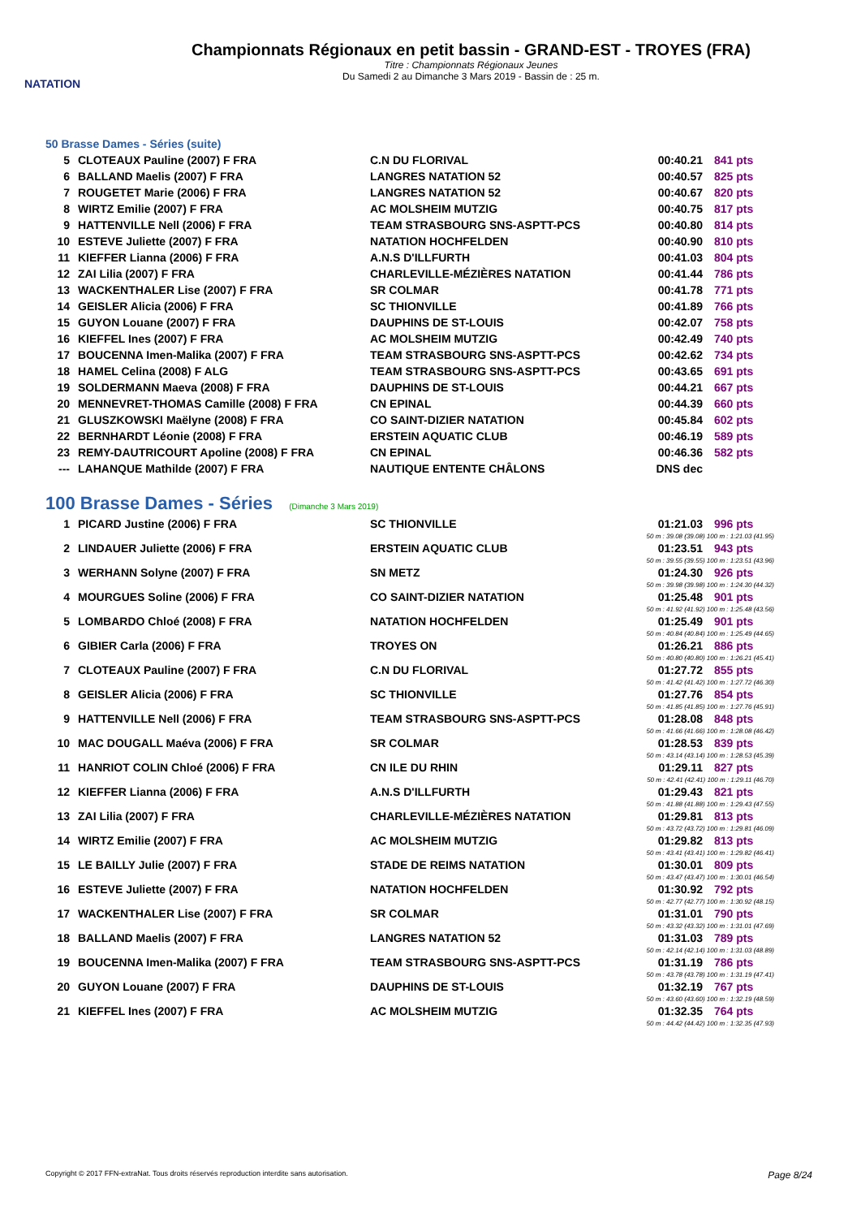NATATION
Championnats Régionaux en petit bassin - GRAND-EST - TROYES (FRA)
Titre : Championnats Régionaux Jeunes
Du Samedi 2 au Dimanche 3 Mars 2019 - Bassin de : 25 m.
50 Brasse Dames - Séries (suite)
| 5 | CLOTEAUX Pauline (2007) F FRA | C.N DU FLORIVAL | 00:40.21 | 841 pts |
| 6 | BALLAND Maelis (2007) F FRA | LANGRES NATATION 52 | 00:40.57 | 825 pts |
| 7 | ROUGETET Marie (2006) F FRA | LANGRES NATATION 52 | 00:40.67 | 820 pts |
| 8 | WIRTZ Emilie (2007) F FRA | AC MOLSHEIM MUTZIG | 00:40.75 | 817 pts |
| 9 | HATTENVILLE Nell (2006) F FRA | TEAM STRASBOURG SNS-ASPTT-PCS | 00:40.80 | 814 pts |
| 10 | ESTEVE Juliette (2007) F FRA | NATATION HOCHFELDEN | 00:40.90 | 810 pts |
| 11 | KIEFFER Lianna (2006) F FRA | A.N.S D'ILLFURTH | 00:41.03 | 804 pts |
| 12 | ZAI Lilia (2007) F FRA | CHARLEVILLE-MÉZIÈRES NATATION | 00:41.44 | 786 pts |
| 13 | WACKENTHALER Lise (2007) F FRA | SR COLMAR | 00:41.78 | 771 pts |
| 14 | GEISLER Alicia (2006) F FRA | SC THIONVILLE | 00:41.89 | 766 pts |
| 15 | GUYON Louane (2007) F FRA | DAUPHINS DE ST-LOUIS | 00:42.07 | 758 pts |
| 16 | KIEFFEL Ines (2007) F FRA | AC MOLSHEIM MUTZIG | 00:42.49 | 740 pts |
| 17 | BOUCENNA Imen-Malika (2007) F FRA | TEAM STRASBOURG SNS-ASPTT-PCS | 00:42.62 | 734 pts |
| 18 | HAMEL Celina (2008) F ALG | TEAM STRASBOURG SNS-ASPTT-PCS | 00:43.65 | 691 pts |
| 19 | SOLDERMANN Maeva (2008) F FRA | DAUPHINS DE ST-LOUIS | 00:44.21 | 667 pts |
| 20 | MENNEVRET-THOMAS Camille (2008) F FRA | CN EPINAL | 00:44.39 | 660 pts |
| 21 | GLUSZKOWSKI Maëlyne (2008) F FRA | CO SAINT-DIZIER NATATION | 00:45.84 | 602 pts |
| 22 | BERNHARDT Léonie (2008) F FRA | ERSTEIN AQUATIC CLUB | 00:46.19 | 589 pts |
| 23 | REMY-DAUTRICOURT Apoline (2008) F FRA | CN EPINAL | 00:46.36 | 582 pts |
| --- | LAHANQUE Mathilde (2007) F FRA | NAUTIQUE ENTENTE CHÂLONS | DNS dec | |
100 Brasse Dames - Séries (Dimanche 3 Mars 2019)
| 1 | PICARD Justine (2006) F FRA | SC THIONVILLE | 01:21.03 | 996 pts |
| 50 m : 39.08 (39.08) 100 m : 1:21.03 (41.95) | | | | |
| 2 | LINDAUER Juliette (2006) F FRA | ERSTEIN AQUATIC CLUB | 01:23.51 | 943 pts |
| 50 m : 39.55 (39.55) 100 m : 1:23.51 (43.96) | | | | |
| 3 | WERHANN Solyne (2007) F FRA | SN METZ | 01:24.30 | 926 pts |
| 50 m : 39.98 (39.98) 100 m : 1:24.30 (44.32) | | | | |
| 4 | MOURGUES Soline (2006) F FRA | CO SAINT-DIZIER NATATION | 01:25.48 | 901 pts |
| 50 m : 41.92 (41.92) 100 m : 1:25.48 (43.56) | | | | |
| 5 | LOMBARDO Chloé (2008) F FRA | NATATION HOCHFELDEN | 01:25.49 | 901 pts |
| 50 m : 40.84 (40.84) 100 m : 1:25.49 (44.65) | | | | |
| 6 | GIBIER Carla (2006) F FRA | TROYES ON | 01:26.21 | 886 pts |
| 50 m : 40.80 (40.80) 100 m : 1:26.21 (45.41) | | | | |
| 7 | CLOTEAUX Pauline (2007) F FRA | C.N DU FLORIVAL | 01:27.72 | 855 pts |
| 50 m : 41.42 (41.42) 100 m : 1:27.72 (46.30) | | | | |
| 8 | GEISLER Alicia (2006) F FRA | SC THIONVILLE | 01:27.76 | 854 pts |
| 50 m : 41.85 (41.85) 100 m : 1:27.76 (45.91) | | | | |
| 9 | HATTENVILLE Nell (2006) F FRA | TEAM STRASBOURG SNS-ASPTT-PCS | 01:28.08 | 848 pts |
| 50 m : 41.66 (41.66) 100 m : 1:28.08 (46.42) | | | | |
| 10 | MAC DOUGALL Maéva (2006) F FRA | SR COLMAR | 01:28.53 | 839 pts |
| 50 m : 43.14 (43.14) 100 m : 1:28.53 (45.39) | | | | |
| 11 | HANRIOT COLIN Chloé (2006) F FRA | CN ILE DU RHIN | 01:29.11 | 827 pts |
| 50 m : 42.41 (42.41) 100 m : 1:29.11 (46.70) | | | | |
| 12 | KIEFFER Lianna (2006) F FRA | A.N.S D'ILLFURTH | 01:29.43 | 821 pts |
| 50 m : 41.88 (41.88) 100 m : 1:29.43 (47.55) | | | | |
| 13 | ZAI Lilia (2007) F FRA | CHARLEVILLE-MÉZIÈRES NATATION | 01:29.81 | 813 pts |
| 50 m : 43.72 (43.72) 100 m : 1:29.81 (46.09) | | | | |
| 14 | WIRTZ Emilie (2007) F FRA | AC MOLSHEIM MUTZIG | 01:29.82 | 813 pts |
| 50 m : 43.41 (43.41) 100 m : 1:29.82 (46.41) | | | | |
| 15 | LE BAILLY Julie (2007) F FRA | STADE DE REIMS NATATION | 01:30.01 | 809 pts |
| 50 m : 43.47 (43.47) 100 m : 1:30.01 (46.54) | | | | |
| 16 | ESTEVE Juliette (2007) F FRA | NATATION HOCHFELDEN | 01:30.92 | 792 pts |
| 50 m : 42.77 (42.77) 100 m : 1:30.92 (48.15) | | | | |
| 17 | WACKENTHALER Lise (2007) F FRA | SR COLMAR | 01:31.01 | 790 pts |
| 50 m : 43.32 (43.32) 100 m : 1:31.01 (47.69) | | | | |
| 18 | BALLAND Maelis (2007) F FRA | LANGRES NATATION 52 | 01:31.03 | 789 pts |
| 50 m : 42.14 (42.14) 100 m : 1:31.03 (48.89) | | | | |
| 19 | BOUCENNA Imen-Malika (2007) F FRA | TEAM STRASBOURG SNS-ASPTT-PCS | 01:31.19 | 786 pts |
| 50 m : 43.78 (43.78) 100 m : 1:31.19 (47.41) | | | | |
| 20 | GUYON Louane (2007) F FRA | DAUPHINS DE ST-LOUIS | 01:32.19 | 767 pts |
| 50 m : 43.60 (43.60) 100 m : 1:32.19 (48.59) | | | | |
| 21 | KIEFFEL Ines (2007) F FRA | AC MOLSHEIM MUTZIG | 01:32.35 | 764 pts |
| 50 m : 44.42 (44.42) 100 m : 1:32.35 (47.93) | | | | |
Copyright © 2017 FFN-extraNat. Tous droits réservés reproduction interdite sans autorisation. Page 8/24